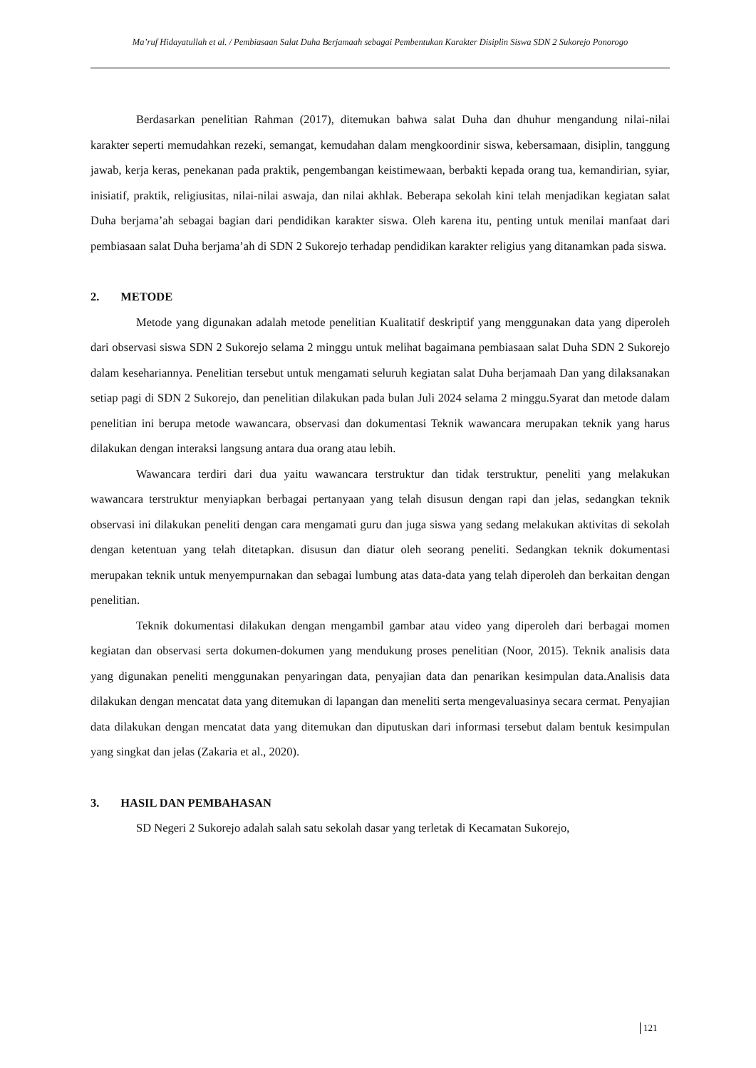Ma’ruf Hidayatullah et al. / Pembiasaan Salat Duha Berjamaah sebagai Pembentukan Karakter Disiplin Siswa SDN 2 Sukorejo Ponorogo
Berdasarkan penelitian Rahman (2017), ditemukan bahwa salat Duha dan dhuhur mengandung nilai-nilai karakter seperti memudahkan rezeki, semangat, kemudahan dalam mengkoordinir siswa, kebersamaan, disiplin, tanggung jawab, kerja keras, penekanan pada praktik, pengembangan keistimewaan, berbakti kepada orang tua, kemandirian, syiar, inisiatif, praktik, religiusitas, nilai-nilai aswaja, dan nilai akhlak. Beberapa sekolah kini telah menjadikan kegiatan salat Duha berjama’ah sebagai bagian dari pendidikan karakter siswa. Oleh karena itu, penting untuk menilai manfaat dari pembiasaan salat Duha berjama’ah di SDN 2 Sukorejo terhadap pendidikan karakter religius yang ditanamkan pada siswa.
2. METODE
Metode yang digunakan adalah metode penelitian Kualitatif deskriptif yang menggunakan data yang diperoleh dari observasi siswa SDN 2 Sukorejo selama 2 minggu untuk melihat bagaimana pembiasaan salat Duha SDN 2 Sukorejo dalam kesehariannya. Penelitian tersebut untuk mengamati seluruh kegiatan salat Duha berjamaah Dan yang dilaksanakan setiap pagi di SDN 2 Sukorejo, dan penelitian dilakukan pada bulan Juli 2024 selama 2 minggu.Syarat dan metode dalam penelitian ini berupa metode wawancara, observasi dan dokumentasi Teknik wawancara merupakan teknik yang harus dilakukan dengan interaksi langsung antara dua orang atau lebih.
Wawancara terdiri dari dua yaitu wawancara terstruktur dan tidak terstruktur, peneliti yang melakukan wawancara terstruktur menyiapkan berbagai pertanyaan yang telah disusun dengan rapi dan jelas, sedangkan teknik observasi ini dilakukan peneliti dengan cara mengamati guru dan juga siswa yang sedang melakukan aktivitas di sekolah dengan ketentuan yang telah ditetapkan. disusun dan diatur oleh seorang peneliti. Sedangkan teknik dokumentasi merupakan teknik untuk menyempurnakan dan sebagai lumbung atas data-data yang telah diperoleh dan berkaitan dengan penelitian.
Teknik dokumentasi dilakukan dengan mengambil gambar atau video yang diperoleh dari berbagai momen kegiatan dan observasi serta dokumen-dokumen yang mendukung proses penelitian (Noor, 2015). Teknik analisis data yang digunakan peneliti menggunakan penyaringan data, penyajian data dan penarikan kesimpulan data.Analisis data dilakukan dengan mencatat data yang ditemukan di lapangan dan meneliti serta mengevaluasinya secara cermat. Penyajian data dilakukan dengan mencatat data yang ditemukan dan diputuskan dari informasi tersebut dalam bentuk kesimpulan yang singkat dan jelas (Zakaria et al., 2020).
3. HASIL DAN PEMBAHASAN
SD Negeri 2 Sukorejo adalah salah satu sekolah dasar yang terletak di Kecamatan Sukorejo,
121